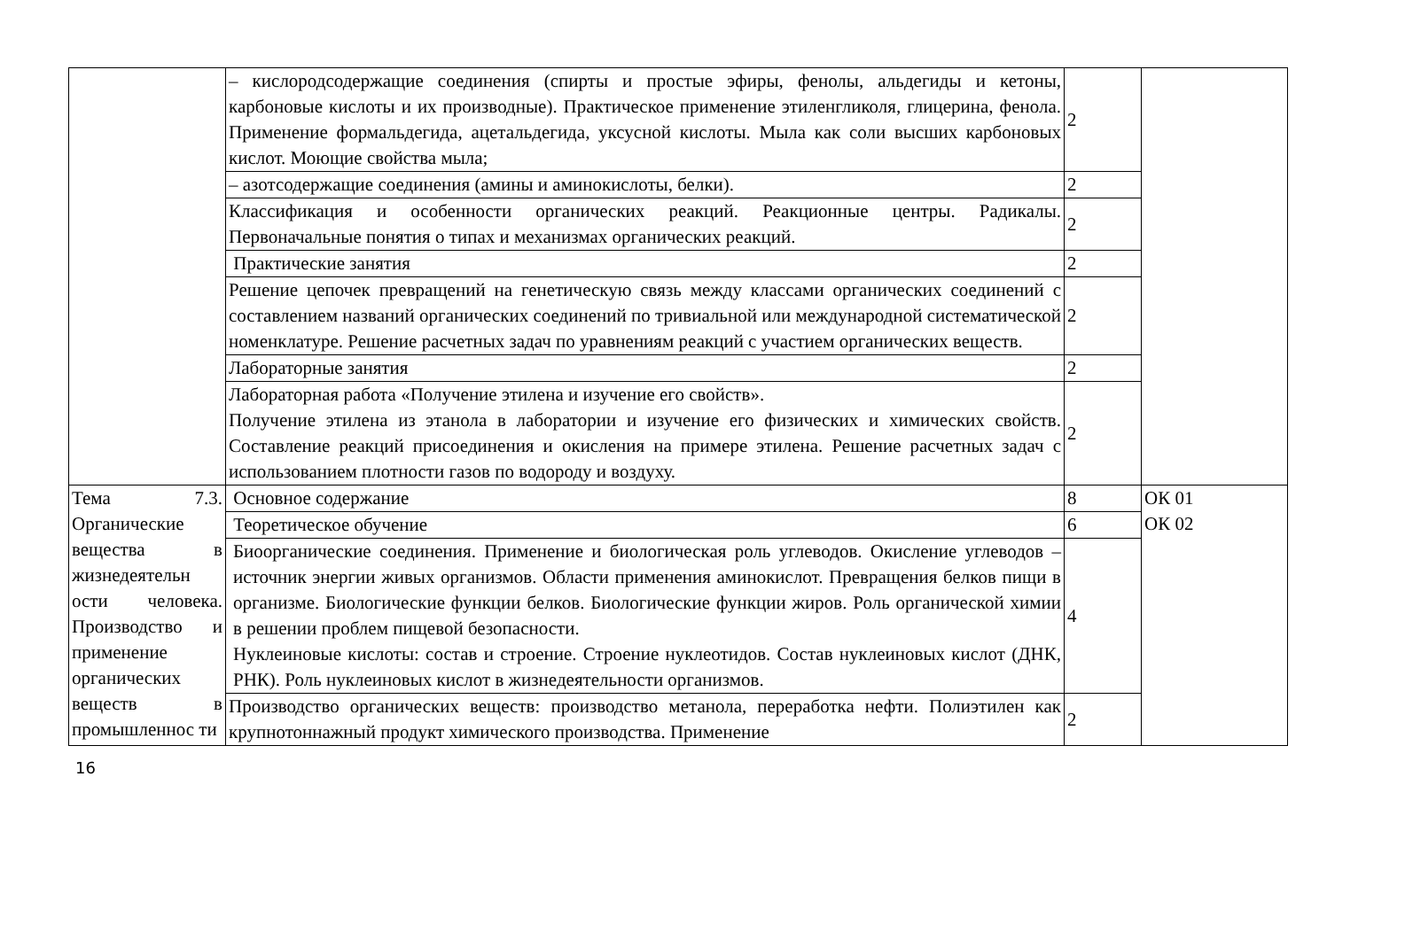| | – кислородсодержащие соединения (спирты и простые эфиры, фенолы, альдегиды и кетоны, карбоновые кислоты и их производные). Практическое применение этиленгликоля, глицерина, фенола. Применение формальдегида, ацетальдегида, уксусной кислоты. Мыла как соли высших карбоновых кислот. Моющие свойства мыла; | 2 | |
| | – азотсодержащие соединения (амины и аминокислоты, белки). | 2 | |
| | Классификация и особенности органических реакций. Реакционные центры. Радикалы. Первоначальные понятия о типах и механизмах органических реакций. | 2 | |
| | Практические занятия | 2 | |
| | Решение цепочек превращений на генетическую связь между классами органических соединений с составлением названий органических соединений по тривиальной или международной систематической номенклатуре. Решение расчетных задач по уравнениям реакций с участием органических веществ. | 2 | |
| | Лабораторные занятия | 2 | |
| | Лабораторная работа «Получение этилена и изучение его свойств». Получение этилена из этанола в лаборатории и изучение его физических и химических свойств. Составление реакций присоединения и окисления на примере этилена. Решение расчетных задач с использованием плотности газов по водороду и воздуху. | 2 | |
| Тема 7.3. Органические вещества в жизнедеятельн ости человека. Производство и применение органических веществ в промышленнос ти | Основное содержание | 8 | ОК 01 ОК 02 |
| | Теоретическое обучение | 6 | |
| | Биоорганические соединения. Применение и биологическая роль углеводов. Окисление углеводов – источник энергии живых организмов. Области применения аминокислот. Превращения белков пищи в организме. Биологические функции белков. Биологические функции жиров. Роль органической химии в решении проблем пищевой безопасности. Нуклеиновые кислоты: состав и строение. Строение нуклеотидов. Состав нуклеиновых кислот (ДНК, РНК). Роль нуклеиновых кислот в жизнедеятельности организмов. | 4 | |
| | Производство органических веществ: производство метанола, переработка нефти. Полиэтилен как крупнотоннажный продукт химического производства. Применение | 2 | |
16